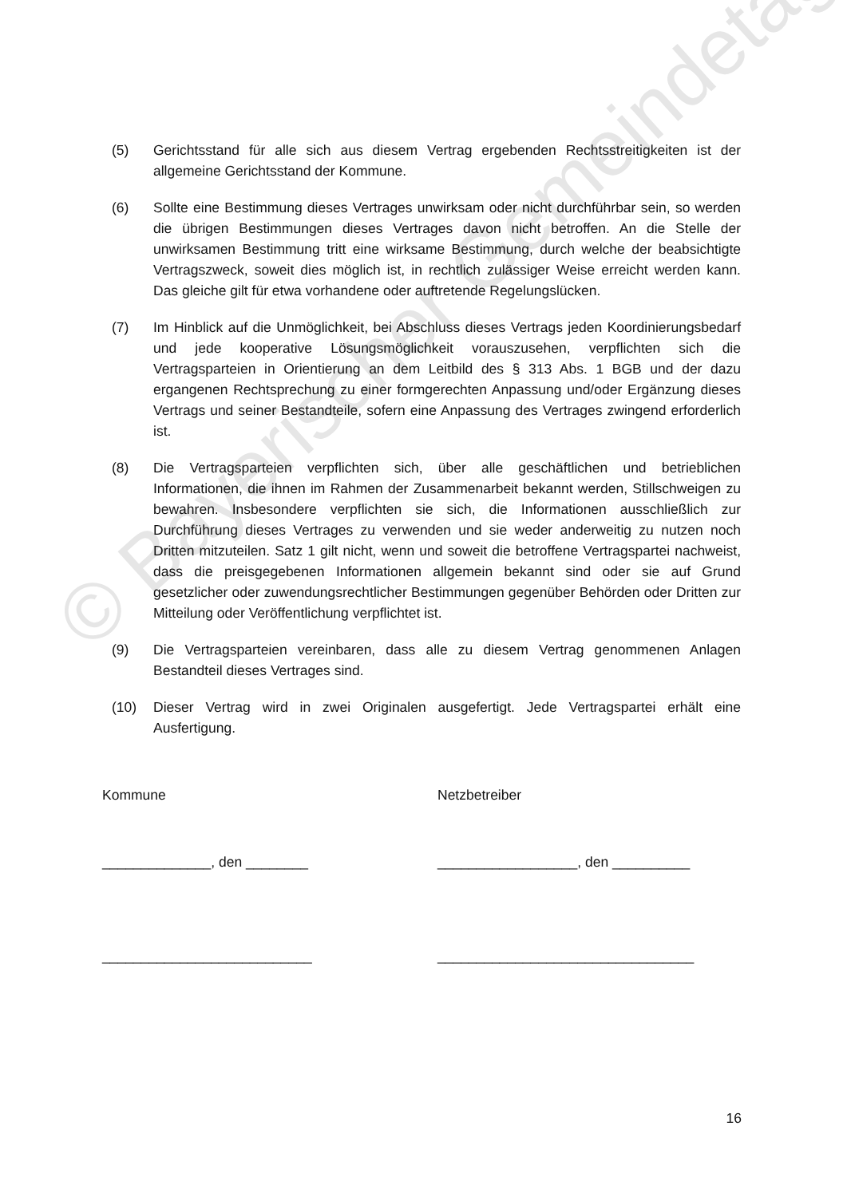© Bayerischer Gemeindetag
(5) Gerichtsstand für alle sich aus diesem Vertrag ergebenden Rechtsstreitigkeiten ist der allgemeine Gerichtsstand der Kommune.
(6) Sollte eine Bestimmung dieses Vertrages unwirksam oder nicht durchführbar sein, so werden die übrigen Bestimmungen dieses Vertrages davon nicht betroffen. An die Stelle der unwirksamen Bestimmung tritt eine wirksame Bestimmung, durch welche der beabsichtigte Vertragszweck, soweit dies möglich ist, in rechtlich zulässiger Weise erreicht werden kann. Das gleiche gilt für etwa vorhandene oder auftretende Regelungslücken.
(7) Im Hinblick auf die Unmöglichkeit, bei Abschluss dieses Vertrags jeden Koordinierungsbedarf und jede kooperative Lösungsmöglichkeit vorauszusehen, verpflichten sich die Vertragsparteien in Orientierung an dem Leitbild des § 313 Abs. 1 BGB und der dazu ergangenen Rechtsprechung zu einer formgerechten Anpassung und/oder Ergänzung dieses Vertrags und seiner Bestandteile, sofern eine Anpassung des Vertrages zwingend erforderlich ist.
(8) Die Vertragsparteien verpflichten sich, über alle geschäftlichen und betrieblichen Informationen, die ihnen im Rahmen der Zusammenarbeit bekannt werden, Stillschweigen zu bewahren. Insbesondere verpflichten sie sich, die Informationen ausschließlich zur Durchführung dieses Vertrages zu verwenden und sie weder anderweitig zu nutzen noch Dritten mitzuteilen. Satz 1 gilt nicht, wenn und soweit die betroffene Vertragspartei nachweist, dass die preisgegebenen Informationen allgemein bekannt sind oder sie auf Grund gesetzlicher oder zuwendungsrechtlicher Bestimmungen gegenüber Behörden oder Dritten zur Mitteilung oder Veröffentlichung verpflichtet ist.
(9) Die Vertragsparteien vereinbaren, dass alle zu diesem Vertrag genommenen Anlagen Bestandteil dieses Vertrages sind.
(10) Dieser Vertrag wird in zwei Originalen ausgefertigt. Jede Vertragspartei erhält eine Ausfertigung.
Kommune Netzbetreiber
______________, den ________ __________________, den __________
___________________________ _________________________________
16